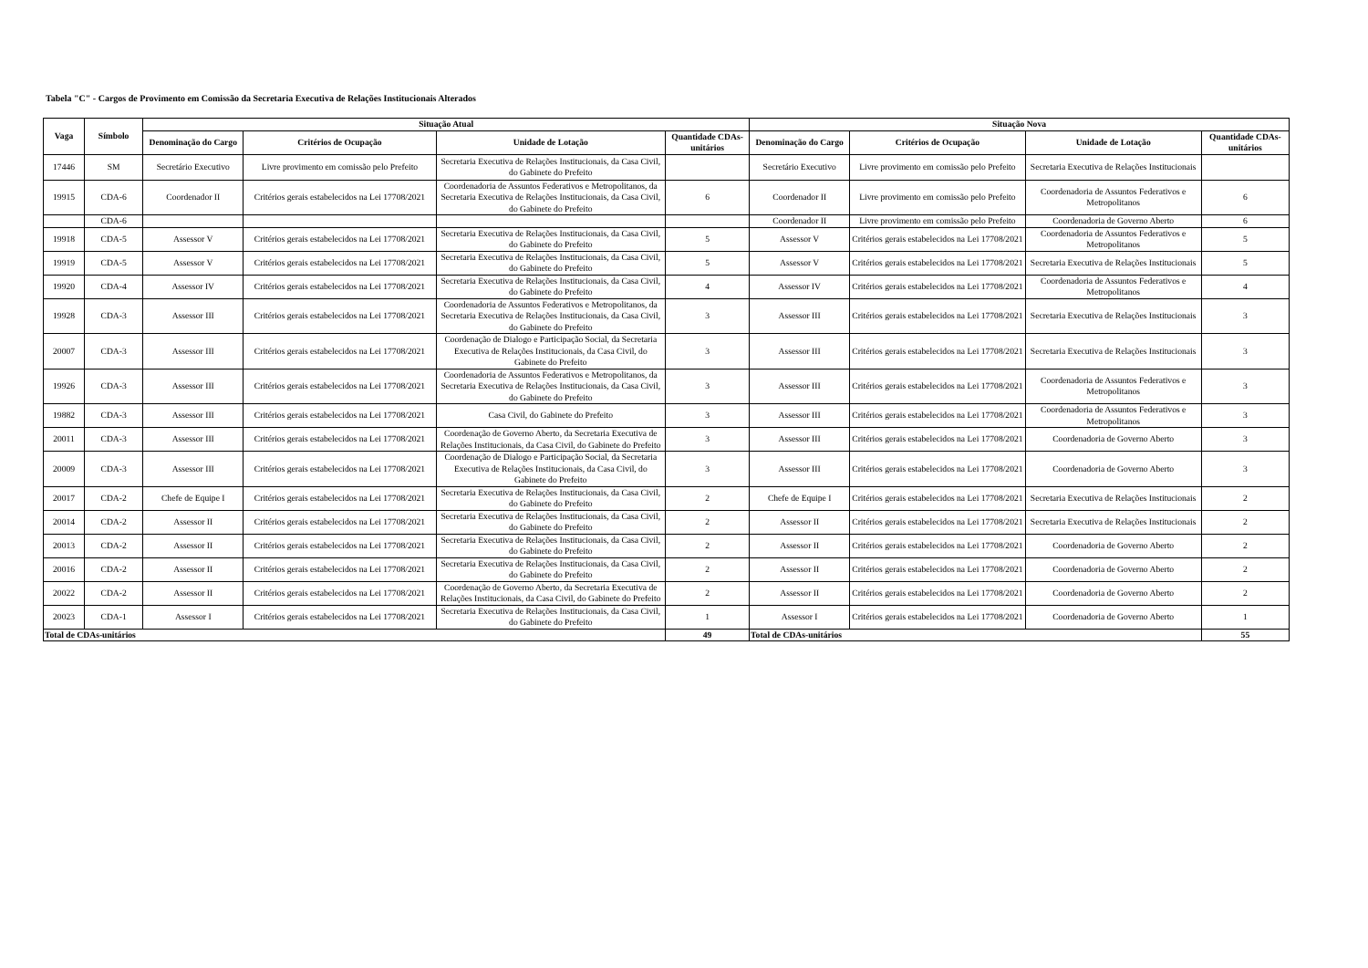Tabela "C" - Cargos de Provimento em Comissão da Secretaria Executiva de Relações Institucionais Alterados
| Vaga | Símbolo | Situação Atual | | | | Situação Nova | | | |
| --- | --- | --- | --- | --- | --- | --- | --- | --- | --- |
| | | Denominação do Cargo | Critérios de Ocupação | Unidade de Lotação | Quantidade CDAs-unitários | Denominação do Cargo | Critérios de Ocupação | Unidade de Lotação | Quantidade CDAs-unitários |
| 17446 | SM | Secretário Executivo | Livre provimento em comissão pelo Prefeito | Secretaria Executiva de Relações Institucionais, da Casa Civil, do Gabinete do Prefeito | | Secretário Executivo | Livre provimento em comissão pelo Prefeito | Secretaria Executiva de Relações Institucionais | |
| 19915 | CDA-6 | Coordenador II | Critérios gerais estabelecidos na Lei 17708/2021 | Coordenadoria de Assuntos Federativos e Metropolitanos, da Secretaria Executiva de Relações Institucionais, da Casa Civil, do Gabinete do Prefeito | 6 | Coordenador II | Livre provimento em comissão pelo Prefeito | Coordenadoria de Assuntos Federativos e Metropolitanos | 6 |
| | CDA-6 | | | | | Coordenador II | Livre provimento em comissão pelo Prefeito | Coordenadoria de Governo Aberto | 6 |
| 19918 | CDA-5 | Assessor V | Critérios gerais estabelecidos na Lei 17708/2021 | Secretaria Executiva de Relações Institucionais, da Casa Civil, do Gabinete do Prefeito | 5 | Assessor V | Critérios gerais estabelecidos na Lei 17708/2021 | Coordenadoria de Assuntos Federativos e Metropolitanos | 5 |
| 19919 | CDA-5 | Assessor V | Critérios gerais estabelecidos na Lei 17708/2021 | Secretaria Executiva de Relações Institucionais, da Casa Civil, do Gabinete do Prefeito | 5 | Assessor V | Critérios gerais estabelecidos na Lei 17708/2021 | Secretaria Executiva de Relações Institucionais | 5 |
| 19920 | CDA-4 | Assessor IV | Critérios gerais estabelecidos na Lei 17708/2021 | Secretaria Executiva de Relações Institucionais, da Casa Civil, do Gabinete do Prefeito | 4 | Assessor IV | Critérios gerais estabelecidos na Lei 17708/2021 | Coordenadoria de Assuntos Federativos e Metropolitanos | 4 |
| 19928 | CDA-3 | Assessor III | Critérios gerais estabelecidos na Lei 17708/2021 | Coordenadoria de Assuntos Federativos e Metropolitanos, da Secretaria Executiva de Relações Institucionais, da Casa Civil, do Gabinete do Prefeito | 3 | Assessor III | Critérios gerais estabelecidos na Lei 17708/2021 | Secretaria Executiva de Relações Institucionais | 3 |
| 20007 | CDA-3 | Assessor III | Critérios gerais estabelecidos na Lei 17708/2021 | Coordenação de Dialogo e Participação Social, da Secretaria Executiva de Relações Institucionais, da Casa Civil, do Gabinete do Prefeito | 3 | Assessor III | Critérios gerais estabelecidos na Lei 17708/2021 | Secretaria Executiva de Relações Institucionais | 3 |
| 19926 | CDA-3 | Assessor III | Critérios gerais estabelecidos na Lei 17708/2021 | Coordenadoria de Assuntos Federativos e Metropolitanos, da Secretaria Executiva de Relações Institucionais, da Casa Civil, do Gabinete do Prefeito | 3 | Assessor III | Critérios gerais estabelecidos na Lei 17708/2021 | Coordenadoria de Assuntos Federativos e Metropolitanos | 3 |
| 19882 | CDA-3 | Assessor III | Critérios gerais estabelecidos na Lei 17708/2021 | Casa Civil, do Gabinete do Prefeito | 3 | Assessor III | Critérios gerais estabelecidos na Lei 17708/2021 | Coordenadoria de Assuntos Federativos e Metropolitanos | 3 |
| 20011 | CDA-3 | Assessor III | Critérios gerais estabelecidos na Lei 17708/2021 | Coordenação de Governo Aberto, da Secretaria Executiva de Relações Institucionais, da Casa Civil, do Gabinete do Prefeito | 3 | Assessor III | Critérios gerais estabelecidos na Lei 17708/2021 | Coordenadoria de Governo Aberto | 3 |
| 20009 | CDA-3 | Assessor III | Critérios gerais estabelecidos na Lei 17708/2021 | Coordenação de Dialogo e Participação Social, da Secretaria Executiva de Relações Institucionais, da Casa Civil, do Gabinete do Prefeito | 3 | Assessor III | Critérios gerais estabelecidos na Lei 17708/2021 | Coordenadoria de Governo Aberto | 3 |
| 20017 | CDA-2 | Chefe de Equipe I | Critérios gerais estabelecidos na Lei 17708/2021 | Secretaria Executiva de Relações Institucionais, da Casa Civil, do Gabinete do Prefeito | 2 | Chefe de Equipe I | Critérios gerais estabelecidos na Lei 17708/2021 | Secretaria Executiva de Relações Institucionais | 2 |
| 20014 | CDA-2 | Assessor II | Critérios gerais estabelecidos na Lei 17708/2021 | Secretaria Executiva de Relações Institucionais, da Casa Civil, do Gabinete do Prefeito | 2 | Assessor II | Critérios gerais estabelecidos na Lei 17708/2021 | Secretaria Executiva de Relações Institucionais | 2 |
| 20013 | CDA-2 | Assessor II | Critérios gerais estabelecidos na Lei 17708/2021 | Secretaria Executiva de Relações Institucionais, da Casa Civil, do Gabinete do Prefeito | 2 | Assessor II | Critérios gerais estabelecidos na Lei 17708/2021 | Coordenadoria de Governo Aberto | 2 |
| 20016 | CDA-2 | Assessor II | Critérios gerais estabelecidos na Lei 17708/2021 | Secretaria Executiva de Relações Institucionais, da Casa Civil, do Gabinete do Prefeito | 2 | Assessor II | Critérios gerais estabelecidos na Lei 17708/2021 | Coordenadoria de Governo Aberto | 2 |
| 20022 | CDA-2 | Assessor II | Critérios gerais estabelecidos na Lei 17708/2021 | Coordenação de Governo Aberto, da Secretaria Executiva de Relações Institucionais, da Casa Civil, do Gabinete do Prefeito | 2 | Assessor II | Critérios gerais estabelecidos na Lei 17708/2021 | Coordenadoria de Governo Aberto | 2 |
| 20023 | CDA-1 | Assessor I | Critérios gerais estabelecidos na Lei 17708/2021 | Secretaria Executiva de Relações Institucionais, da Casa Civil, do Gabinete do Prefeito | 1 | Assessor I | Critérios gerais estabelecidos na Lei 17708/2021 | Coordenadoria de Governo Aberto | 1 |
| Total de CDAs-unitários | | | | | 49 | Total de CDAs-unitários | | | 55 |